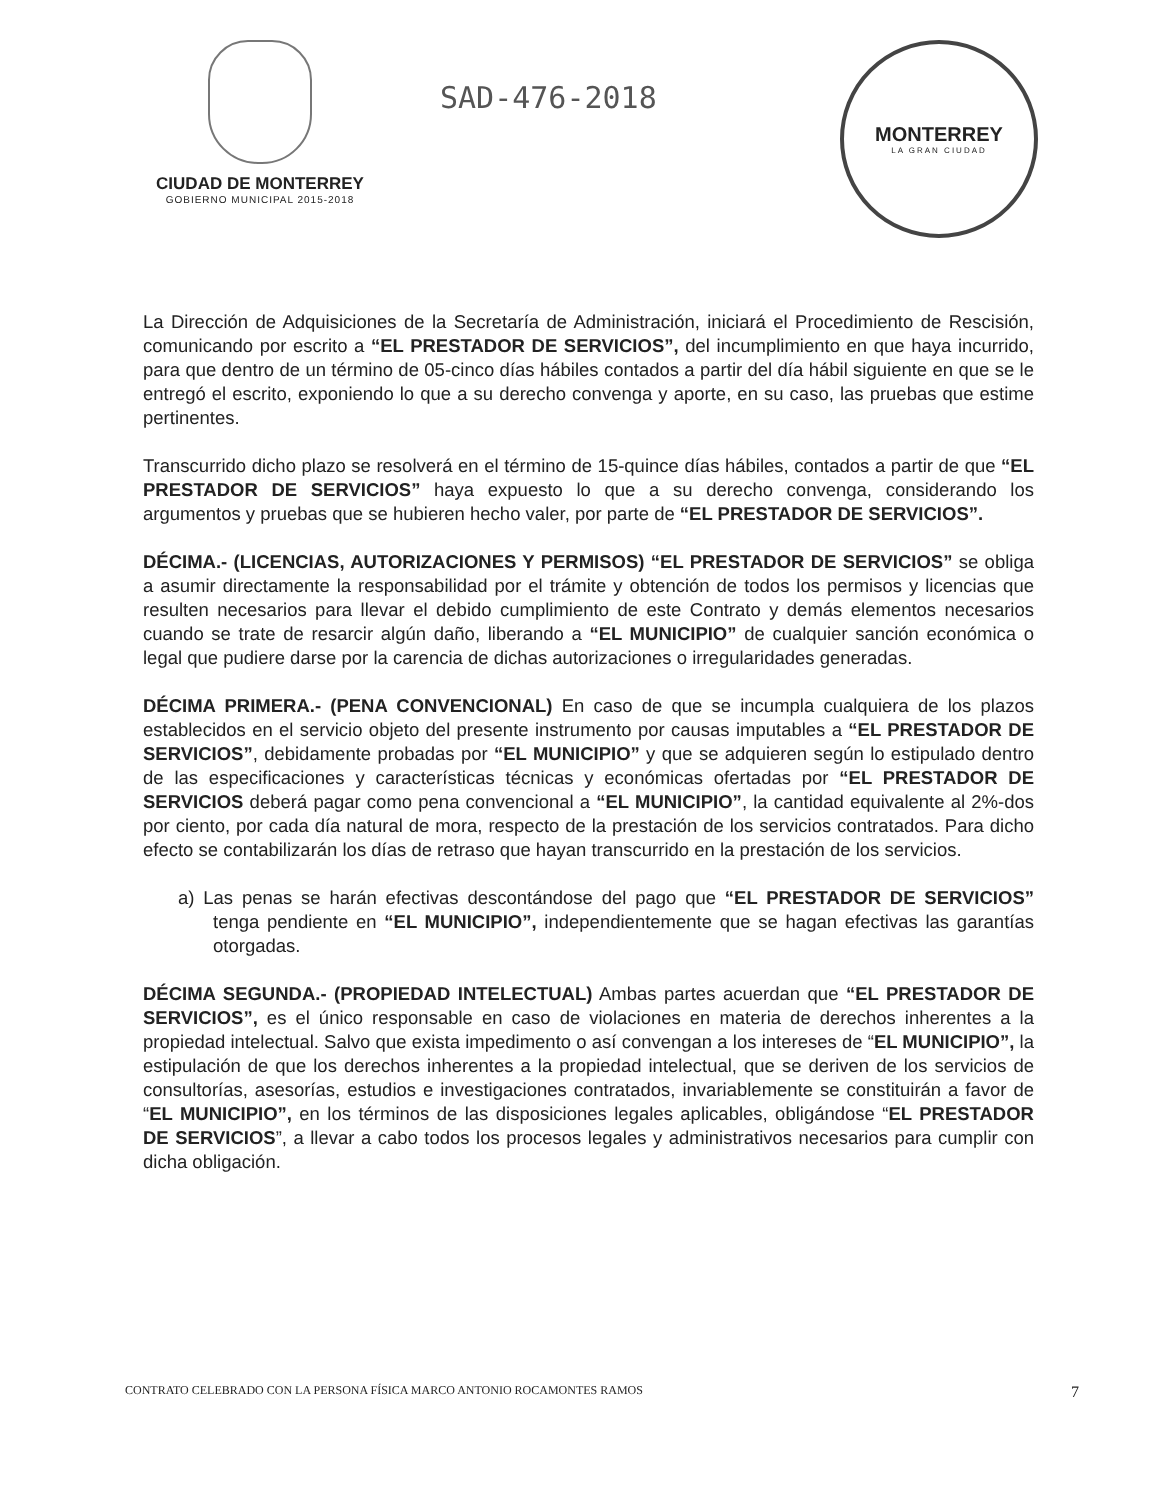CIUDAD DE MONTERREY
GOBIERNO MUNICIPAL 2015-2018
SAD-476-2018
MONTERREY
LA GRAN CIUDAD
La Dirección de Adquisiciones de la Secretaría de Administración, iniciará el Procedimiento de Rescisión, comunicando por escrito a “EL PRESTADOR DE SERVICIOS”, del incumplimiento en que haya incurrido, para que dentro de un término de 05-cinco días hábiles contados a partir del día hábil siguiente en que se le entregó el escrito, exponiendo lo que a su derecho convenga y aporte, en su caso, las pruebas que estime pertinentes.
Transcurrido dicho plazo se resolverá en el término de 15-quince días hábiles, contados a partir de que “EL PRESTADOR DE SERVICIOS” haya expuesto lo que a su derecho convenga, considerando los argumentos y pruebas que se hubieren hecho valer, por parte de “EL PRESTADOR DE SERVICIOS”.
DÉCIMA.- (LICENCIAS, AUTORIZACIONES Y PERMISOS) “EL PRESTADOR DE SERVICIOS” se obliga a asumir directamente la responsabilidad por el trámite y obtención de todos los permisos y licencias que resulten necesarios para llevar el debido cumplimiento de este Contrato y demás elementos necesarios cuando se trate de resarcir algún daño, liberando a “EL MUNICIPIO” de cualquier sanción económica o legal que pudiere darse por la carencia de dichas autorizaciones o irregularidades generadas.
DÉCIMA PRIMERA.- (PENA CONVENCIONAL) En caso de que se incumpla cualquiera de los plazos establecidos en el servicio objeto del presente instrumento por causas imputables a “EL PRESTADOR DE SERVICIOS”, debidamente probadas por “EL MUNICIPIO” y que se adquieren según lo estipulado dentro de las especificaciones y características técnicas y económicas ofertadas por “EL PRESTADOR DE SERVICIOS deberá pagar como pena convencional a “EL MUNICIPIO”, la cantidad equivalente al 2%-dos por ciento, por cada día natural de mora, respecto de la prestación de los servicios contratados. Para dicho efecto se contabilizarán los días de retraso que hayan transcurrido en la prestación de los servicios.
a) Las penas se harán efectivas descontándose del pago que “EL PRESTADOR DE SERVICIOS” tenga pendiente en “EL MUNICIPIO”, independientemente que se hagan efectivas las garantías otorgadas.
DÉCIMA SEGUNDA.- (PROPIEDAD INTELECTUAL) Ambas partes acuerdan que “EL PRESTADOR DE SERVICIOS”, es el único responsable en caso de violaciones en materia de derechos inherentes a la propiedad intelectual. Salvo que exista impedimento o así convengan a los intereses de “EL MUNICIPIO”, la estipulación de que los derechos inherentes a la propiedad intelectual, que se deriven de los servicios de consultorías, asesorías, estudios e investigaciones contratados, invariablemente se constituirán a favor de “EL MUNICIPIO”, en los términos de las disposiciones legales aplicables, obligándose “EL PRESTADOR DE SERVICIOS”, a llevar a cabo todos los procesos legales y administrativos necesarios para cumplir con dicha obligación.
CONTRATO CELEBRADO CON LA PERSONA FÍSICA MARCO ANTONIO ROCAMONTES RAMOS 7